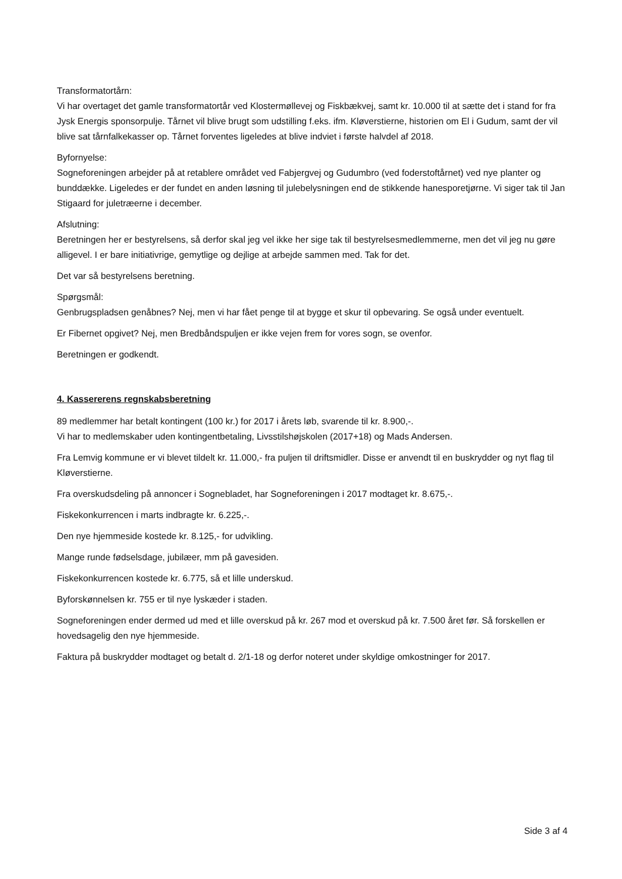Transformatortårn:
Vi har overtaget det gamle transformatortår ved Klostermøllevej og Fiskbækvej, samt kr. 10.000 til at sætte det i stand for fra Jysk Energis sponsorpulje. Tårnet vil blive brugt som udstilling f.eks. ifm. Kløverstierne, historien om El i Gudum, samt der vil blive sat tårnfalkekasser op. Tårnet forventes ligeledes at blive indviet i første halvdel af 2018.
Byfornyelse:
Sogneforeningen arbejder på at retablere området ved Fabjergvej og Gudumbro (ved foderstoftårnet) ved nye planter og bunddække. Ligeledes er der fundet en anden løsning til julebelysningen end de stikkende hanesporetjørne. Vi siger tak til Jan Stigaard for juletræerne i december.
Afslutning:
Beretningen her er bestyrelsens, så derfor skal jeg vel ikke her sige tak til bestyrelsesmedlemmerne, men det vil jeg nu gøre alligevel. I er bare initiativrige, gemytlige og dejlige at arbejde sammen med. Tak for det.
Det var så bestyrelsens beretning.
Spørgsmål:
Genbrugspladsen genåbnes? Nej, men vi har fået penge til at bygge et skur til opbevaring. Se også under eventuelt.
Er Fibernet opgivet? Nej, men Bredbåndspuljen er ikke vejen frem for vores sogn, se ovenfor.
Beretningen er godkendt.
4. Kassererens regnskabsberetning
89 medlemmer har betalt kontingent (100 kr.) for 2017 i årets løb, svarende til kr. 8.900,-.
Vi har to medlemskaber uden kontingentbetaling, Livsstilshøjskolen (2017+18) og Mads Andersen.
Fra Lemvig kommune er vi blevet tildelt kr. 11.000,- fra puljen til driftsmidler. Disse er anvendt til en buskrydder og nyt flag til Kløverstierne.
Fra overskudsdeling på annoncer i Sognebladet, har Sogneforeningen i 2017 modtaget kr. 8.675,-.
Fiskekonkurrencen i marts indbragte kr. 6.225,-.
Den nye hjemmeside kostede kr. 8.125,- for udvikling.
Mange runde fødselsdage, jubilæer, mm på gavesiden.
Fiskekonkurrencen kostede kr. 6.775, så et lille underskud.
Byforskønnelsen kr. 755 er til nye lyskæder i staden.
Sogneforeningen ender dermed ud med et lille overskud på kr. 267 mod et overskud på kr. 7.500 året før. Så forskellen er hovedsagelig den nye hjemmeside.
Faktura på buskrydder modtaget og betalt d. 2/1-18 og derfor noteret under skyldige omkostninger for 2017.
Side 3 af 4